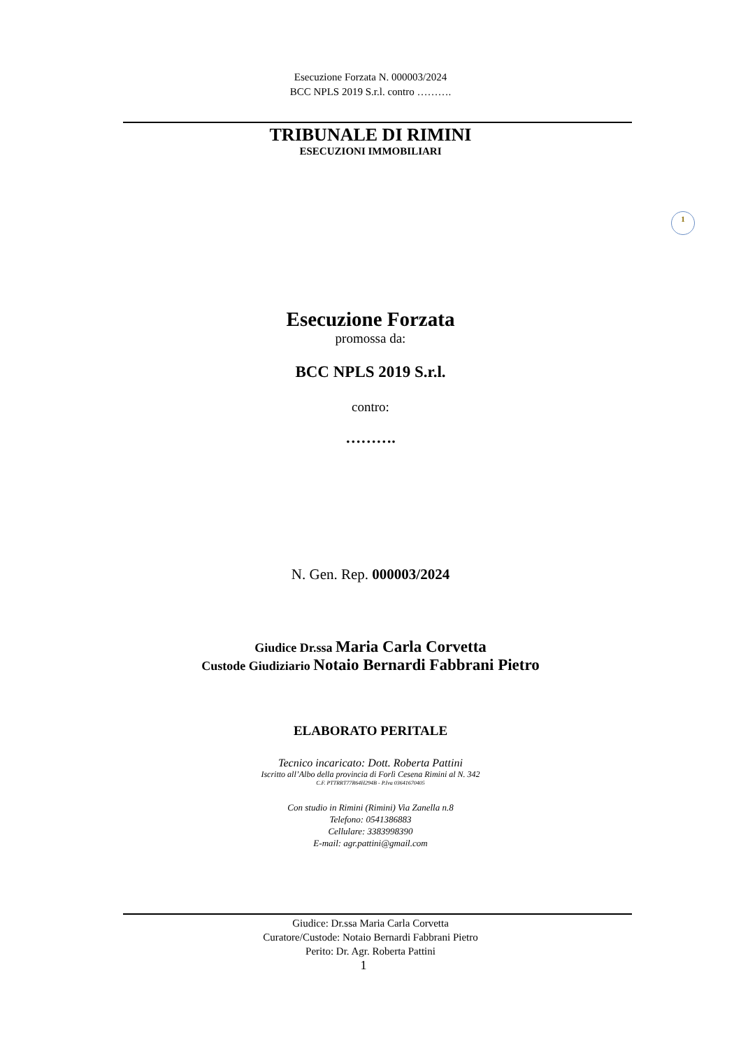Esecuzione Forzata N. 000003/2024
BCC NPLS 2019 S.r.l. contro ……….
TRIBUNALE DI RIMINI
ESECUZIONI IMMOBILIARI
Esecuzione Forzata
promossa da:
BCC NPLS 2019 S.r.l.
contro:
……….
N. Gen. Rep. 000003/2024
Giudice Dr.ssa Maria Carla Corvetta
Custode Giudiziario Notaio Bernardi Fabbrani Pietro
ELABORATO PERITALE
Tecnico incaricato: Dott. Roberta Pattini
Iscritto all’Albo della provincia di Forlì Cesena Rimini al N. 342
C.F. PTTRRT77R64H294B - P.Iva 03641670405
Con studio in Rimini (Rimini) Via Zanella n.8
Telefono: 0541386883
Cellulare: 3383998390
E-mail: agr.pattini@gmail.com
1
Giudice: Dr.ssa Maria Carla Corvetta
Curatore/Custode: Notaio Bernardi Fabbrani Pietro
Perito: Dr. Agr. Roberta Pattini
1